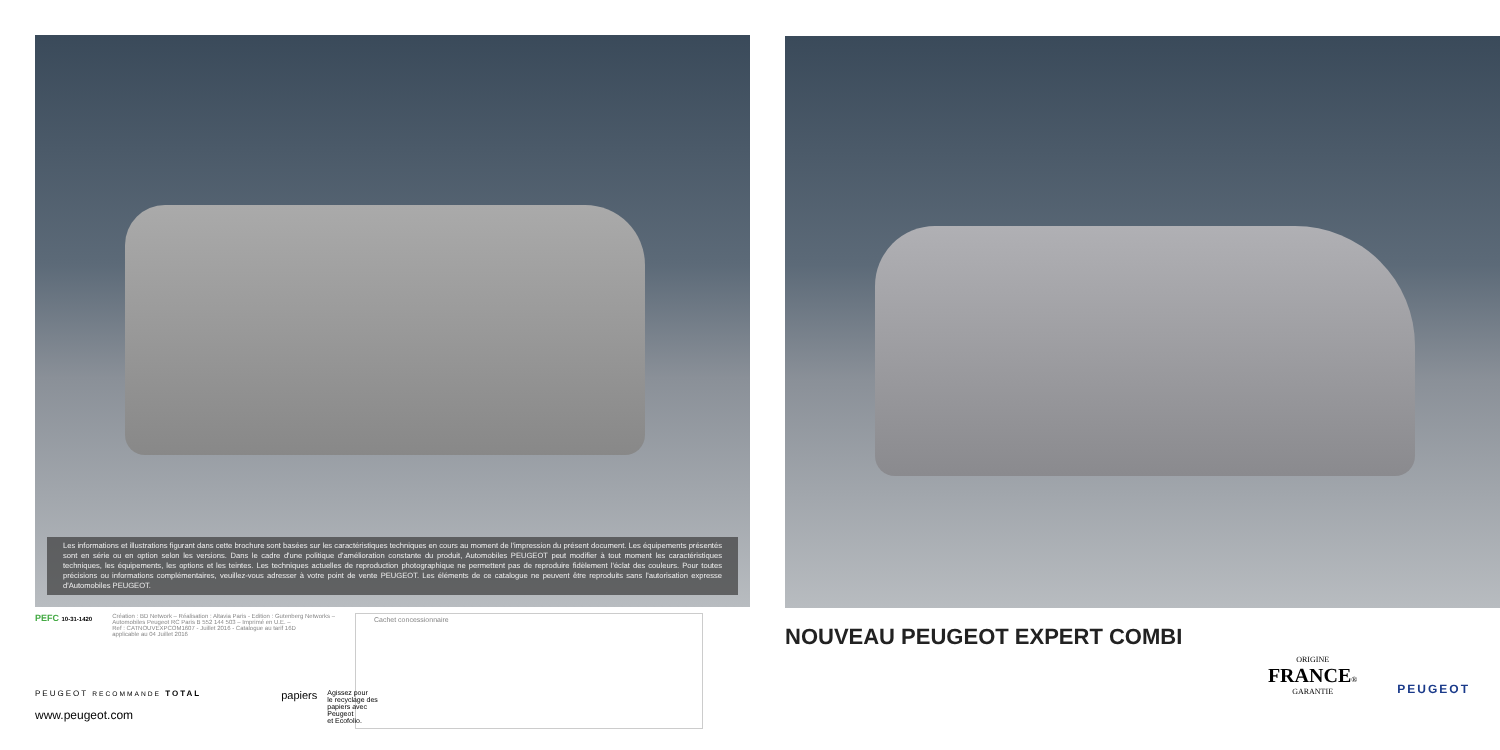Les informations et illustrations figurant dans cette brochure sont basées sur les caractéristiques techniques en cours au moment de l'impression du présent document. Les équipements présentés sont en série ou en option selon les versions. Dans le cadre d'une politique d'amélioration constante du produit, Automobiles PEUGEOT peut modifier à tout moment les caractéristiques techniques, les équipements, les options et les teintes. Les techniques actuelles de reproduction photographique ne permettent pas de reproduire fidèlement l'éclat des couleurs. Pour toutes précisions ou informations complémentaires, veuillez-vous adresser à votre point de vente PEUGEOT. Les éléments de ce catalogue ne peuvent être reproduits sans l'autorisation expresse d'Automobiles PEUGEOT.
PEFC 10-31-1420 Création : BD Network – Réalisation : Altavia Paris - Edition : Gutenberg Networks –
Automobiles Peugeot RC Paris B 552 144 503 – Imprimé en U.E. –
Ref : CATNOUVEXPCOM1607 - Juillet 2016 - Catalogue au tarif 16D
applicable au 04 Juillet 2016
Cachet concessionnaire
PEUGEOT RECOMMANDE TOTAL
www.peugeot.com
papiers Agissez pour
le recyclage des
papiers avec
Peugeot
et Ecofolio.
NOUVEAU PEUGEOT EXPERT COMBI
ORIGINE
FRANCE®
GARANTIE
PEUGEOT